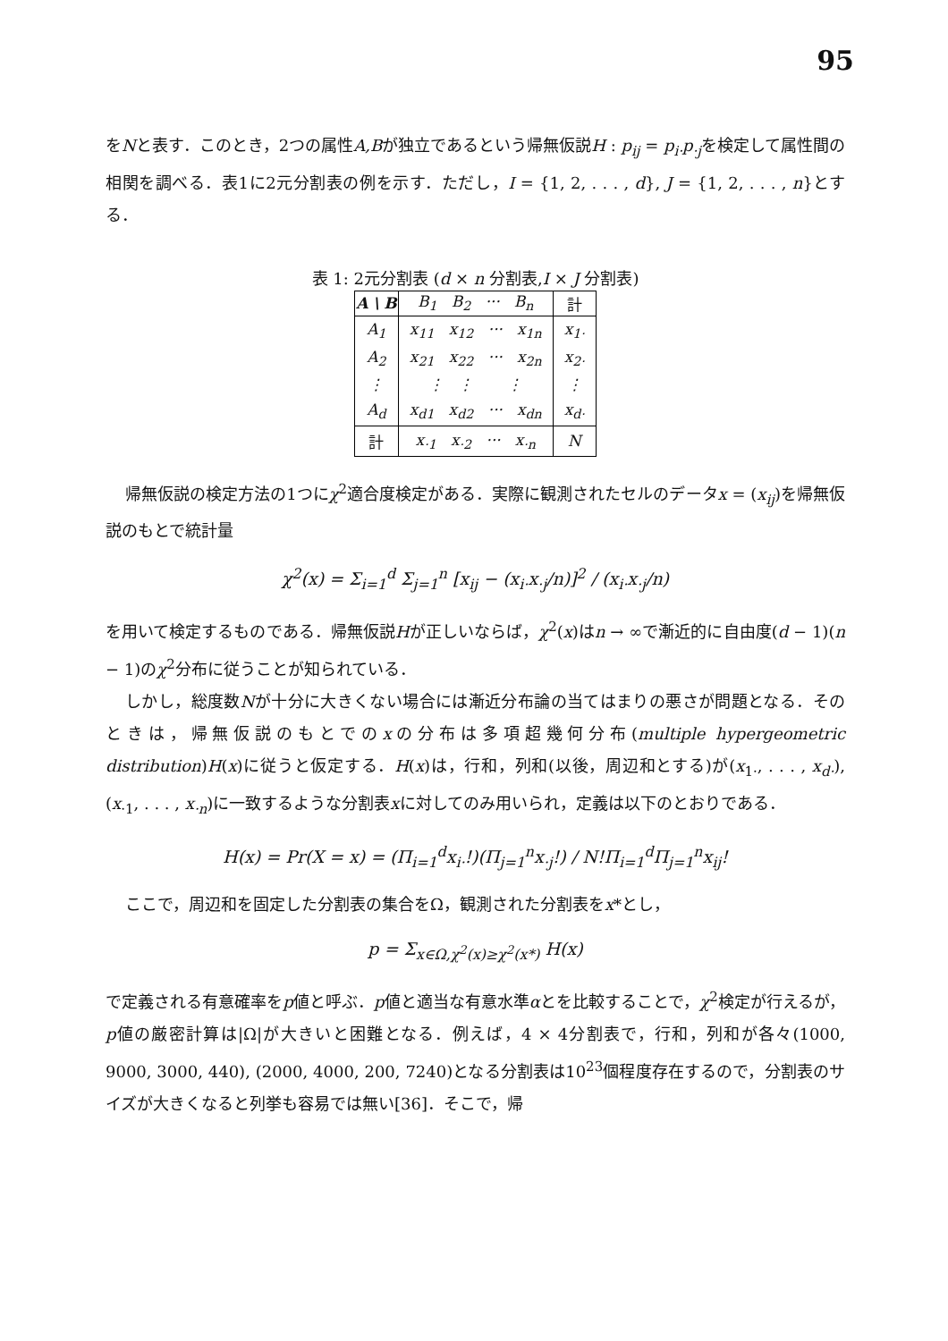95
をNと表す．このとき，2つの属性A,Bが独立であるという帰無仮説H : p<sub>ij</sub> = p<sub>i·</sub>p<sub>·j</sub>を検定して属性間の相関を調べる．表1に2元分割表の例を示す．ただし，I = {1, 2, . . . , d}, J = {1, 2, . . . , n}とする．
表 1: 2元分割表 (d × n 分割表,I × J 分割表)
| A \ B | B<sub>1</sub> B<sub>2</sub> ··· B<sub>n</sub> | 計 |
| --- | --- | --- |
| A<sub>1</sub> | x<sub>11</sub> x<sub>12</sub> ··· x<sub>1n</sub> | x<sub>1·</sub> |
| A<sub>2</sub> | x<sub>21</sub> x<sub>22</sub> ··· x<sub>2n</sub> | x<sub>2·</sub> |
| ⋮ | ⋮ ⋮ ⋮ | ⋮ |
| A<sub>d</sub> | x<sub>d1</sub> x<sub>d2</sub> ··· x<sub>dn</sub> | x<sub>d·</sub> |
| 計 | x<sub>·1</sub> x<sub>·2</sub> ··· x<sub>·n</sub> | N |
帰無仮説の検定方法の1つにχ<sup>2</sup>適合度検定がある．実際に観測されたセルのデータx = (x<sub>ij</sub>)を帰無仮説のもとで統計量
χ<sup>2</sup>(x) = Σ<sub>i=1</sub><sup>d</sup> Σ<sub>j=1</sub><sup>n</sup> [x<sub>ij</sub> − (x<sub>i·</sub>x<sub>·j</sub>/n)]<sup>2</sup> / (x<sub>i·</sub>x<sub>·j</sub>/n)
を用いて検定するものである．帰無仮説Hが正しいならば，χ<sup>2</sup>(x)はn → ∞で漸近的に自由度(d − 1)(n − 1)のχ<sup>2</sup>分布に従うことが知られている．
しかし，総度数Nが十分に大きくない場合には漸近分布論の当てはまりの悪さが問題となる．そのときは，帰無仮説のもとでのxの分布は多項超幾何分布(multiple hypergeometric distribution)H(x)に従うと仮定する．H(x)は，行和，列和(以後，周辺和とする)が(x<sub>1·</sub>, . . . , x<sub>d·</sub>), (x<sub>·1</sub>, . . . , x<sub>·n</sub>)に一致するような分割表xに対してのみ用いられ，定義は以下のとおりである．
H(x) = Pr(X = x) = (Π<sub>i=1</sub><sup>d</sup>x<sub>i·</sub>!)(Π<sub>j=1</sub><sup>n</sup>x<sub>·j</sub>!) / N!Π<sub>i=1</sub><sup>d</sup>Π<sub>j=1</sub><sup>n</sup>x<sub>ij</sub>!
ここで，周辺和を固定した分割表の集合をΩ，観測された分割表をx*とし，
p = Σ<sub>x∈Ω,χ<sup>2</sup>(x)≥χ<sup>2</sup>(x*)</sub> H(x)
で定義される有意確率をp値と呼ぶ．p値と適当な有意水準αとを比較することで，χ<sup>2</sup>検定が行えるが，p値の厳密計算は|Ω|が大きいと困難となる．例えば，4 × 4分割表で，行和，列和が各々(1000, 9000, 3000, 440), (2000, 4000, 200, 7240)となる分割表は10<sup>23</sup>個程度存在するので，分割表のサイズが大きくなると列挙も容易では無い[36]．そこで，帰